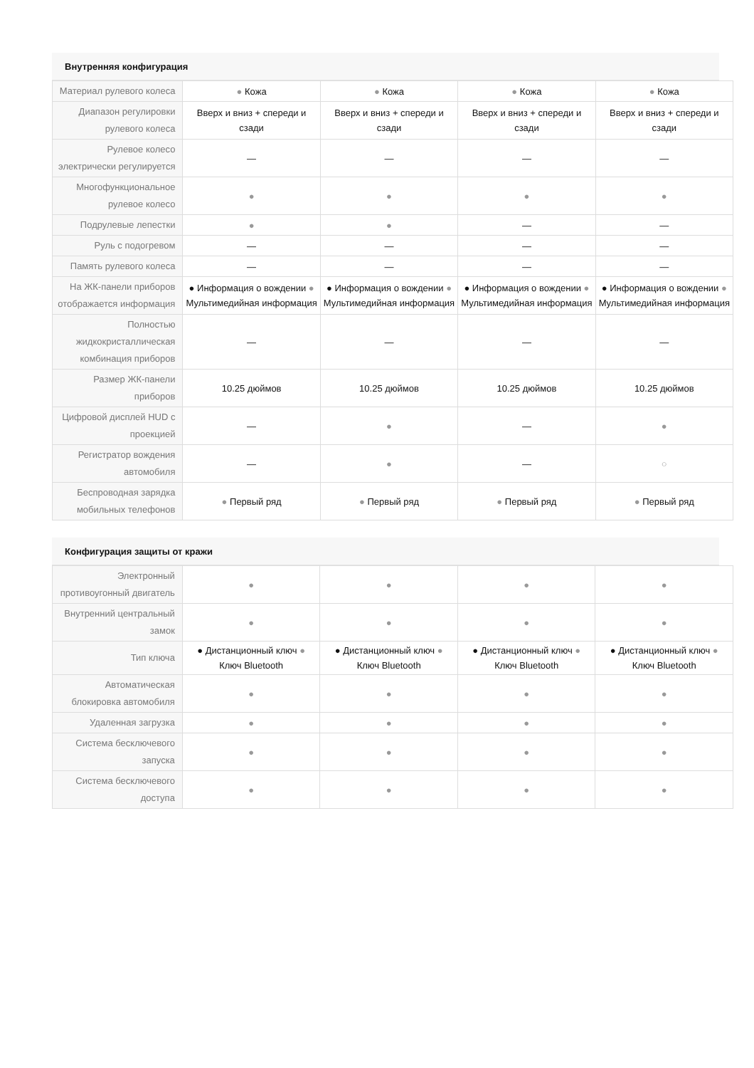Внутренняя конфигурация
| Материал рулевого колеса | ● Кожа | ● Кожа | ● Кожа | ● Кожа |
| Диапазон регулировки рулевого колеса | Вверх и вниз + спереди и сзади | Вверх и вниз + спереди и сзади | Вверх и вниз + спереди и сзади | Вверх и вниз + спереди и сзади |
| Рулевое колесо электрически регулируется | — | — | — | — |
| Многофункциональное рулевое колесо | ● | ● | ● | ● |
| Подрулевые лепестки | ● | ● | — | — |
| Руль с подогревом | — | — | — | — |
| Память рулевого колеса | — | — | — | — |
| На ЖК-панели приборов отображается информация | ● Информация о вождении ● Мультимедийная информация | ● Информация о вождении ● Мультимедийная информация | ● Информация о вождении ● Мультимедийная информация | ● Информация о вождении ● Мультимедийная информация |
| Полностью жидкокристаллическая комбинация приборов | — | — | — | — |
| Размер ЖК-панели приборов | 10.25 дюймов | 10.25 дюймов | 10.25 дюймов | 10.25 дюймов |
| Цифровой дисплей HUD с проекцией | — | ● | — | ● |
| Регистратор вождения автомобиля | — | ● | — | ○ |
| Беспроводная зарядка мобильных телефонов | ● Первый ряд | ● Первый ряд | ● Первый ряд | ● Первый ряд |
Конфигурация защиты от кражи
| Электронный противоугонный двигатель | ● | ● | ● | ● |
| Внутренний центральный замок | ● | ● | ● | ● |
| Тип ключа | ● Дистанционный ключ ● Ключ Bluetooth | ● Дистанционный ключ ● Ключ Bluetooth | ● Дистанционный ключ ● Ключ Bluetooth | ● Дистанционный ключ ● Ключ Bluetooth |
| Автоматическая блокировка автомобиля | ● | ● | ● | ● |
| Удаленная загрузка | ● | ● | ● | ● |
| Система бесключевого запуска | ● | ● | ● | ● |
| Система бесключевого доступа | ● | ● | ● | ● |